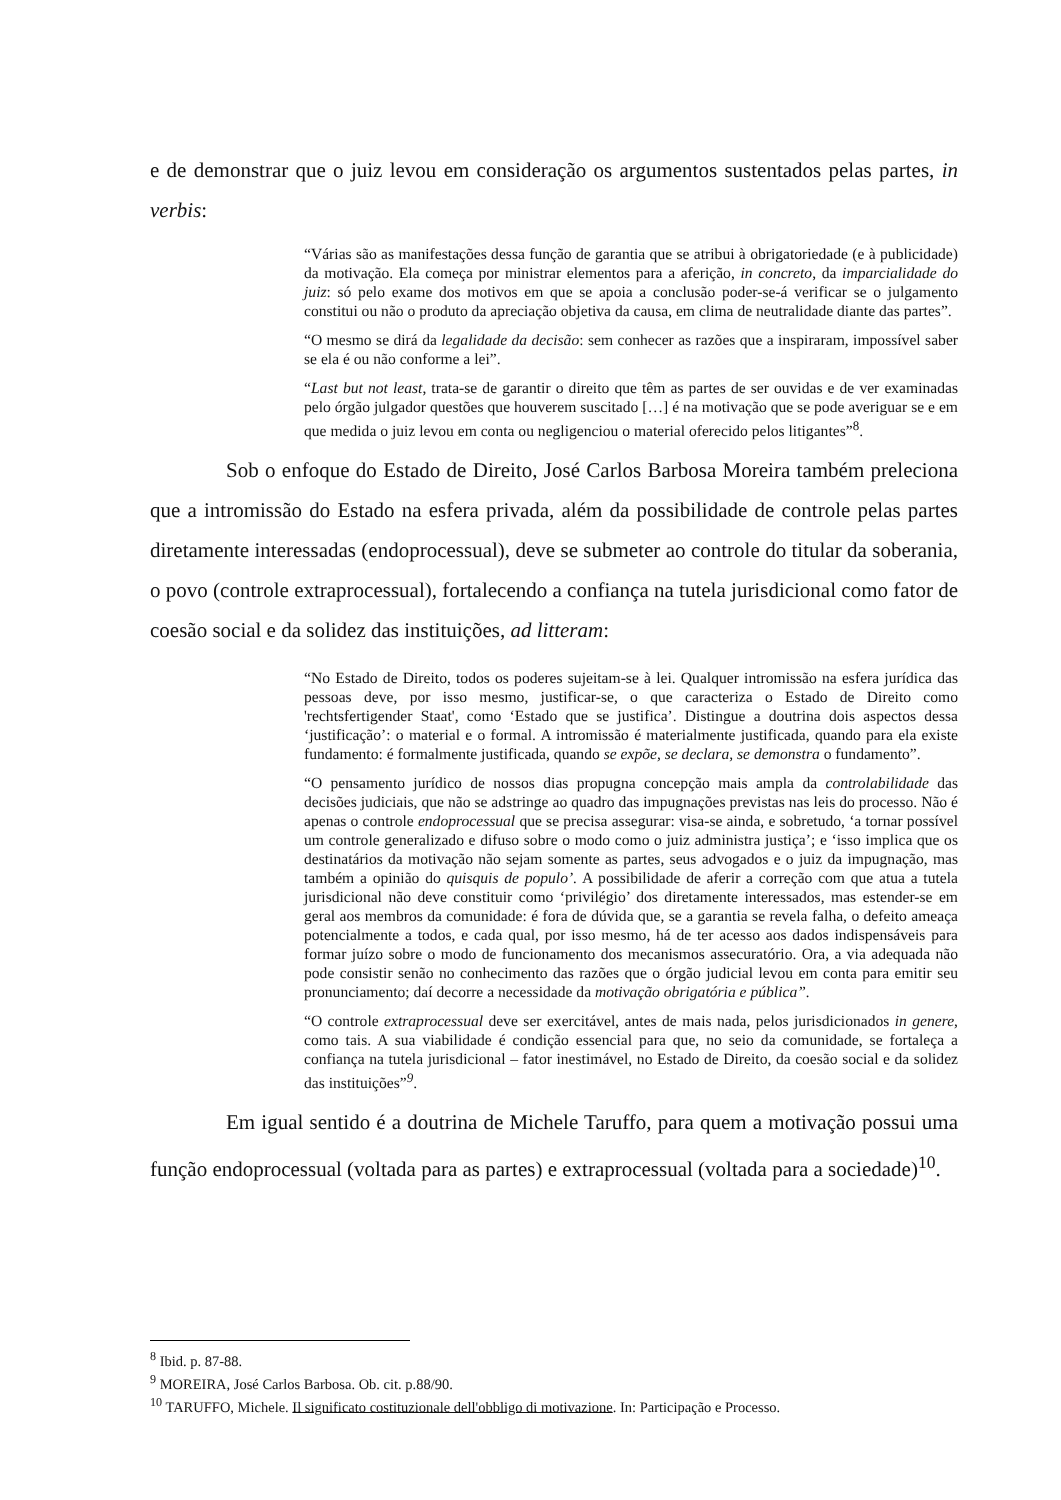e de demonstrar que o juiz levou em consideração os argumentos sustentados pelas partes, in verbis:
“Várias são as manifestações dessa função de garantia que se atribui à obrigatoriedade (e à publicidade) da motivação. Ela começa por ministrar elementos para a aferição, in concreto, da imparcialidade do juiz: só pelo exame dos motivos em que se apoia a conclusão poder-se-á verificar se o julgamento constitui ou não o produto da apreciação objetiva da causa, em clima de neutralidade diante das partes”.
“O mesmo se dirá da legalidade da decisão: sem conhecer as razões que a inspiraram, impossível saber se ela é ou não conforme a lei”.
“Last but not least, trata-se de garantir o direito que têm as partes de ser ouvidas e de ver examinadas pelo órgão julgador questões que houverem suscitado […] é na motivação que se pode averiguar se e em que medida o juiz levou em conta ou negligenciou o material oferecido pelos litigantes”<sup>8</sup>.
Sob o enfoque do Estado de Direito, José Carlos Barbosa Moreira também preleciona que a intromissão do Estado na esfera privada, além da possibilidade de controle pelas partes diretamente interessadas (endoprocessual), deve se submeter ao controle do titular da soberania, o povo (controle extraprocessual), fortalecendo a confiança na tutela jurisdicional como fator de coesão social e da solidez das instituições, ad litteram:
“No Estado de Direito, todos os poderes sujeitam-se à lei. Qualquer intromissão na esfera jurídica das pessoas deve, por isso mesmo, justificar-se, o que caracteriza o Estado de Direito como 'rechtsfertigender Staat', como ‘Estado que se justifica’. Distingue a doutrina dois aspectos dessa ‘justificação’: o material e o formal. A intromissão é materialmente justificada, quando para ela existe fundamento: é formalmente justificada, quando se expõe, se declara, se demonstra o fundamento”.
“O pensamento jurídico de nossos dias propugna concepção mais ampla da controlabilidade das decisões judiciais, que não se adstringe ao quadro das impugnações previstas nas leis do processo. Não é apenas o controle endoprocessual que se precisa assegurar: visa-se ainda, e sobretudo, ‘a tornar possível um controle generalizado e difuso sobre o modo como o juiz administra justiça’; e ‘isso implica que os destinatários da motivação não sejam somente as partes, seus advogados e o juiz da impugnação, mas também a opinião do quisquis de populo’. A possibilidade de aferir a correção com que atua a tutela jurisdicional não deve constituir como ‘privilégio’ dos diretamente interessados, mas estender-se em geral aos membros da comunidade: é fora de dúvida que, se a garantia se revela falha, o defeito ameaça potencialmente a todos, e cada qual, por isso mesmo, há de ter acesso aos dados indispensáveis para formar juízo sobre o modo de funcionamento dos mecanismos assecuratório. Ora, a via adequada não pode consistir senão no conhecimento das razões que o órgão judicial levou em conta para emitir seu pronunciamento; daí decorre a necessidade da motivação obrigatória e pública”.
“O controle extraprocessual deve ser exercitável, antes de mais nada, pelos jurisdicionados in genere, como tais. A sua viabilidade é condição essencial para que, no seio da comunidade, se fortaleça a confiança na tutela jurisdicional – fator inestimável, no Estado de Direito, da coesão social e da solidez das instituições”<sup>9</sup>.
Em igual sentido é a doutrina de Michele Taruffo, para quem a motivação possui uma função endoprocessual (voltada para as partes) e extraprocessual (voltada para a sociedade)<sup>10</sup>.
<sup>8</sup> Ibid. p. 87-88.
<sup>9</sup> MOREIRA, José Carlos Barbosa. Ob. cit. p.88/90.
<sup>10</sup> TARUFFO, Michele. Il significato costituzionale dell'obbligo di motivazione. In: Participação e Processo.